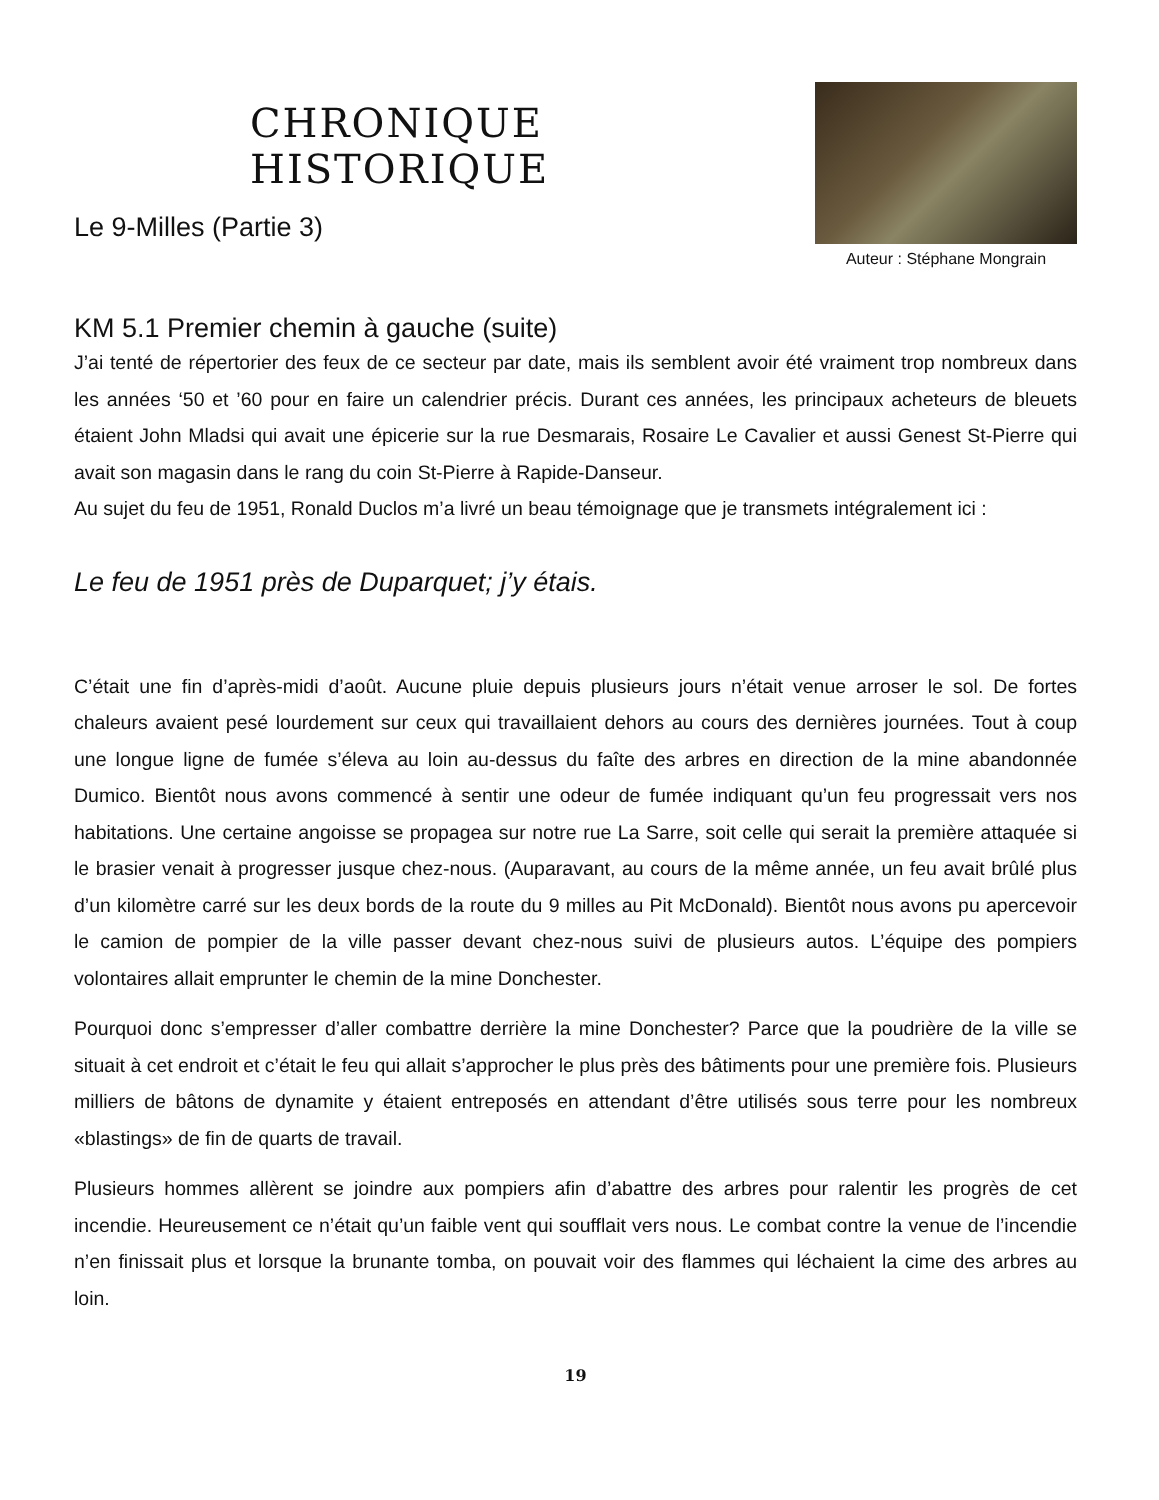CHRONIQUE HISTORIQUE
Le 9-Milles (Partie 3)
KM 5.1 Premier chemin à gauche (suite)
Auteur : Stéphane Mongrain
J’ai tenté de répertorier des feux de ce secteur par date, mais ils semblent avoir été vraiment trop nombreux dans les années ‘50 et ’60 pour en faire un calendrier précis. Durant ces années, les principaux acheteurs de bleuets étaient John Mladsi qui avait une épicerie sur la rue Desmarais, Rosaire Le Cavalier et aussi Genest St-Pierre qui avait son magasin dans le rang du coin St-Pierre à Rapide-Danseur.
Au sujet du feu de 1951, Ronald Duclos m’a livré un beau témoignage que je transmets intégralement ici :
Le feu de 1951 près de Duparquet; j’y étais.
C’était une fin d’après-midi d’août. Aucune pluie depuis plusieurs jours n’était venue arroser le sol. De fortes chaleurs avaient pesé lourdement sur ceux qui travaillaient dehors au cours des dernières journées. Tout à coup une longue ligne de fumée s’éleva au loin au-dessus du faîte des arbres en direction de la mine abandonnée Dumico. Bientôt nous avons commencé à sentir une odeur de fumée indiquant qu’un feu progressait vers nos habitations. Une certaine angoisse se propagea sur notre rue La Sarre, soit celle qui serait la première attaquée si le brasier venait à progresser jusque chez-nous. (Auparavant, au cours de la même année, un feu avait brûlé plus d’un kilomètre carré sur les deux bords de la route du 9 milles au Pit McDonald). Bientôt nous avons pu apercevoir le camion de pompier de la ville passer devant chez-nous suivi de plusieurs autos. L’équipe des pompiers volontaires allait emprunter le chemin de la mine Donchester.
Pourquoi donc s’empresser d’aller combattre derrière la mine Donchester? Parce que la poudrière de la ville se situait à cet endroit et c’était le feu qui allait s’approcher le plus près des bâtiments pour une première fois. Plusieurs milliers de bâtons de dynamite y étaient entreposés en attendant d’être utilisés sous terre pour les nombreux «blastings» de fin de quarts de travail.
Plusieurs hommes allèrent se joindre aux pompiers afin d’abattre des arbres pour ralentir les progrès de cet incendie. Heureusement ce n’était qu’un faible vent qui soufflait vers nous. Le combat contre la venue de l’incendie n’en finissait plus et lorsque la brunante tomba, on pouvait voir des flammes qui léchaient la cime des arbres au loin.
19